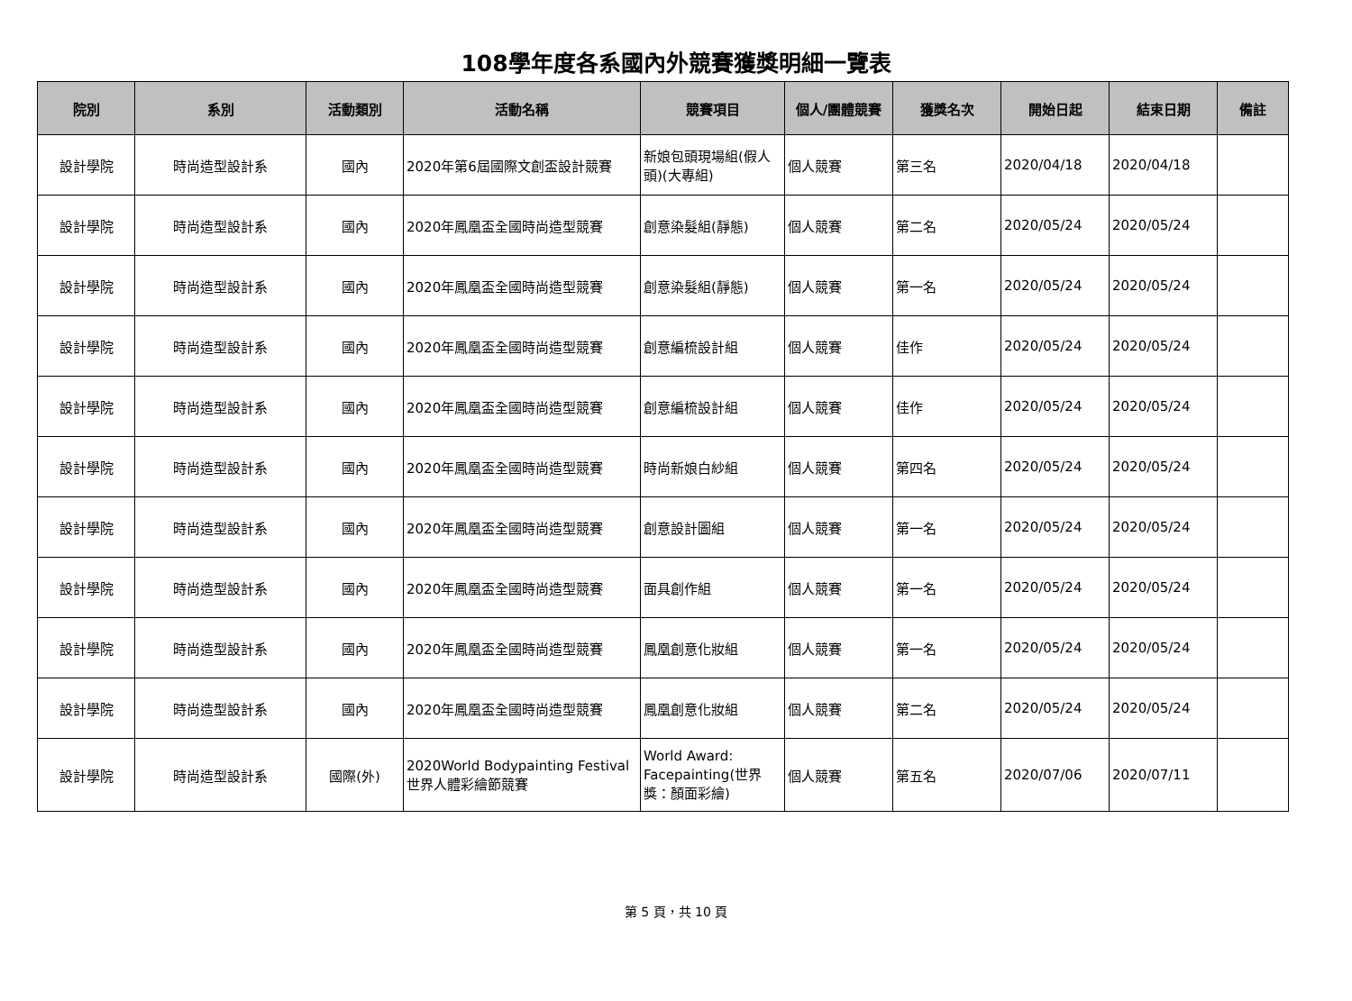108學年度各系國內外競賽獲獎明細一覽表
| 院別 | 系別 | 活動類別 | 活動名稱 | 競賽項目 | 個人/團體競賽 | 獲獎名次 | 開始日起 | 結束日期 | 備註 |
| --- | --- | --- | --- | --- | --- | --- | --- | --- | --- |
| 設計學院 | 時尚造型設計系 | 國內 | 2020年第6屆國際文創盃設計競賽 | 新娘包頭現場組(假人頭)(大專組) | 個人競賽 | 第三名 | 2020/04/18 | 2020/04/18 | |
| 設計學院 | 時尚造型設計系 | 國內 | 2020年鳳凰盃全國時尚造型競賽 | 創意染髮組(靜態) | 個人競賽 | 第二名 | 2020/05/24 | 2020/05/24 | |
| 設計學院 | 時尚造型設計系 | 國內 | 2020年鳳凰盃全國時尚造型競賽 | 創意染髮組(靜態) | 個人競賽 | 第一名 | 2020/05/24 | 2020/05/24 | |
| 設計學院 | 時尚造型設計系 | 國內 | 2020年鳳凰盃全國時尚造型競賽 | 創意編梳設計組 | 個人競賽 | 佳作 | 2020/05/24 | 2020/05/24 | |
| 設計學院 | 時尚造型設計系 | 國內 | 2020年鳳凰盃全國時尚造型競賽 | 創意編梳設計組 | 個人競賽 | 佳作 | 2020/05/24 | 2020/05/24 | |
| 設計學院 | 時尚造型設計系 | 國內 | 2020年鳳凰盃全國時尚造型競賽 | 時尚新娘白紗組 | 個人競賽 | 第四名 | 2020/05/24 | 2020/05/24 | |
| 設計學院 | 時尚造型設計系 | 國內 | 2020年鳳凰盃全國時尚造型競賽 | 創意設計圖組 | 個人競賽 | 第一名 | 2020/05/24 | 2020/05/24 | |
| 設計學院 | 時尚造型設計系 | 國內 | 2020年鳳凰盃全國時尚造型競賽 | 面具創作組 | 個人競賽 | 第一名 | 2020/05/24 | 2020/05/24 | |
| 設計學院 | 時尚造型設計系 | 國內 | 2020年鳳凰盃全國時尚造型競賽 | 鳳凰創意化妝組 | 個人競賽 | 第一名 | 2020/05/24 | 2020/05/24 | |
| 設計學院 | 時尚造型設計系 | 國內 | 2020年鳳凰盃全國時尚造型競賽 | 鳳凰創意化妝組 | 個人競賽 | 第二名 | 2020/05/24 | 2020/05/24 | |
| 設計學院 | 時尚造型設計系 | 國際(外) | 2020World Bodypainting Festival 世界人體彩繪節競賽 | World Award: Facepainting(世界獎：顏面彩繪) | 個人競賽 | 第五名 | 2020/07/06 | 2020/07/11 | |
第 5 頁，共 10 頁